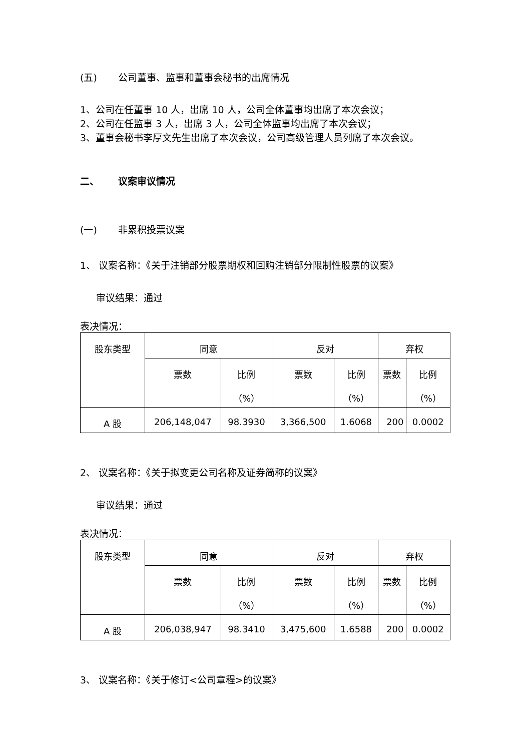(五) 公司董事、监事和董事会秘书的出席情况
1、公司在任董事 10 人，出席 10 人，公司全体董事均出席了本次会议；
2、公司在任监事 3 人，出席 3 人，公司全体监事均出席了本次会议；
3、董事会秘书李厚文先生出席了本次会议，公司高级管理人员列席了本次会议。
二、 议案审议情况
(一) 非累积投票议案
1、 议案名称：《关于注销部分股票期权和回购注销部分限制性股票的议案》
审议结果：通过
表决情况：
| 股东类型 | 同意 | | 反对 | | 弃权 | |
| | 票数 | 比例 （%） | 票数 | 比例 （%） | 票数 | 比例 （%） |
| A 股 | 206,148,047 | 98.3930 | 3,366,500 | 1.6068 | 200 | 0.0002 |
2、 议案名称：《关于拟变更公司名称及证券简称的议案》
审议结果：通过
表决情况：
| 股东类型 | 同意 | | 反对 | | 弃权 | |
| | 票数 | 比例 （%） | 票数 | 比例 （%） | 票数 | 比例 （%） |
| A 股 | 206,038,947 | 98.3410 | 3,475,600 | 1.6588 | 200 | 0.0002 |
3、 议案名称：《关于修订<公司章程>的议案》